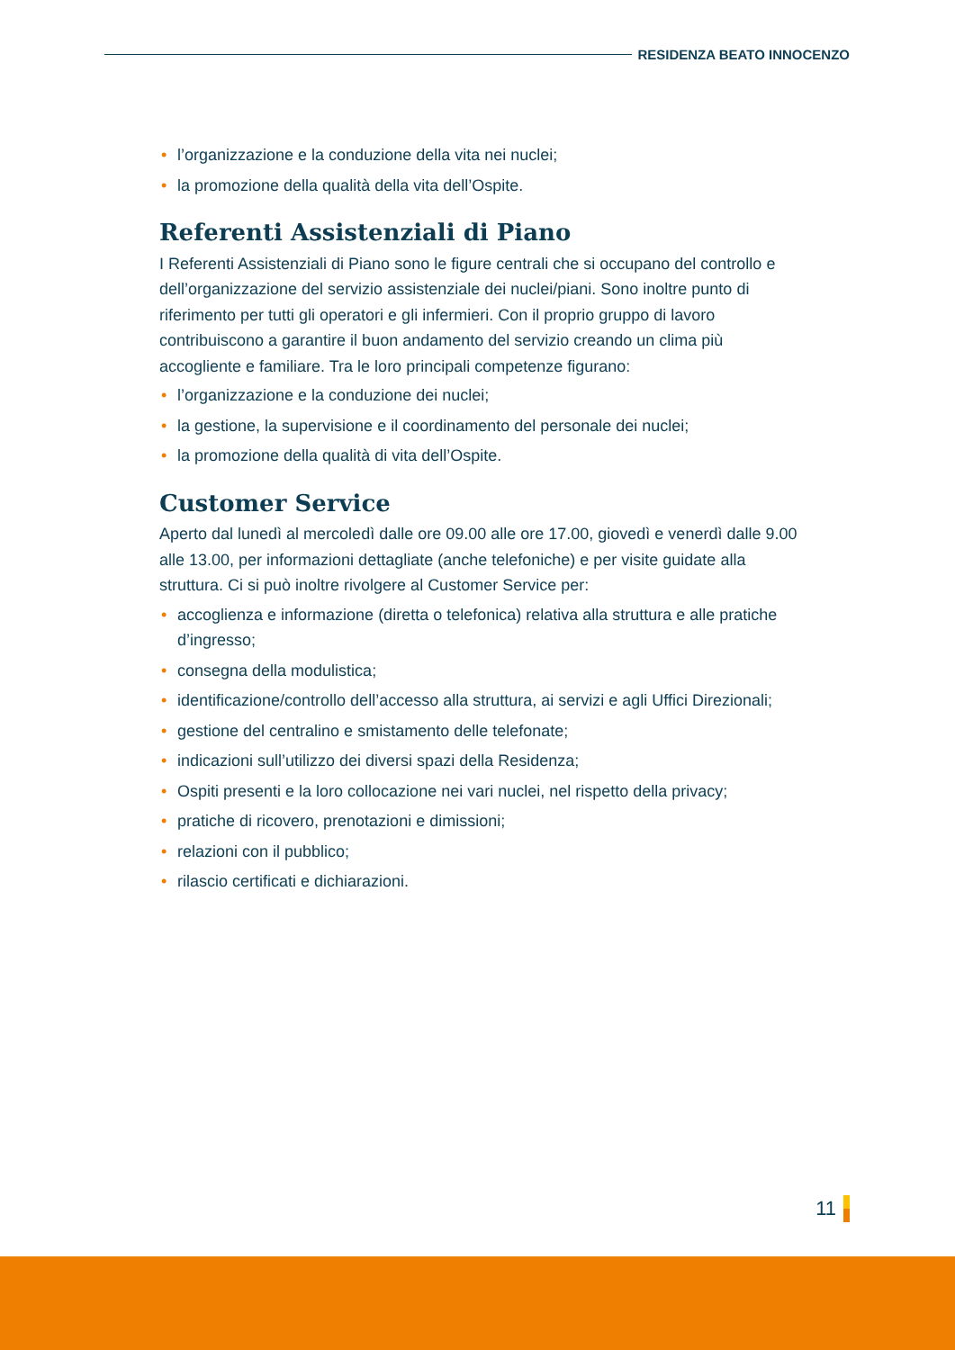RESIDENZA BEATO INNOCENZO
• l’organizzazione e la conduzione della vita nei nuclei;
• la promozione della qualità della vita dell’Ospite.
Referenti Assistenziali di Piano
I Referenti Assistenziali di Piano sono le figure centrali che si occupano del controllo e dell’organizzazione del servizio assistenziale dei nuclei/piani. Sono inoltre punto di riferimento per tutti gli operatori e gli infermieri. Con il proprio gruppo di lavoro contribuiscono a garantire il buon andamento del servizio creando un clima più accogliente e familiare. Tra le loro principali competenze figurano:
• l’organizzazione e la conduzione dei nuclei;
• la gestione, la supervisione e il coordinamento del personale dei nuclei;
• la promozione della qualità di vita dell’Ospite.
Customer Service
Aperto dal lunedì al mercoledì dalle ore 09.00 alle ore 17.00, giovedì e venerdì dalle 9.00 alle 13.00, per informazioni dettagliate (anche telefoniche) e per visite guidate alla struttura. Ci si può inoltre rivolgere al Customer Service per:
• accoglienza e informazione (diretta o telefonica) relativa alla struttura e alle pratiche d’ingresso;
• consegna della modulistica;
• identificazione/controllo dell’accesso alla struttura, ai servizi e agli Uffici Direzionali;
• gestione del centralino e smistamento delle telefonate;
• indicazioni sull’utilizzo dei diversi spazi della Residenza;
• Ospiti presenti e la loro collocazione nei vari nuclei, nel rispetto della privacy;
• pratiche di ricovero, prenotazioni e dimissioni;
• relazioni con il pubblico;
• rilascio certificati e dichiarazioni.
11